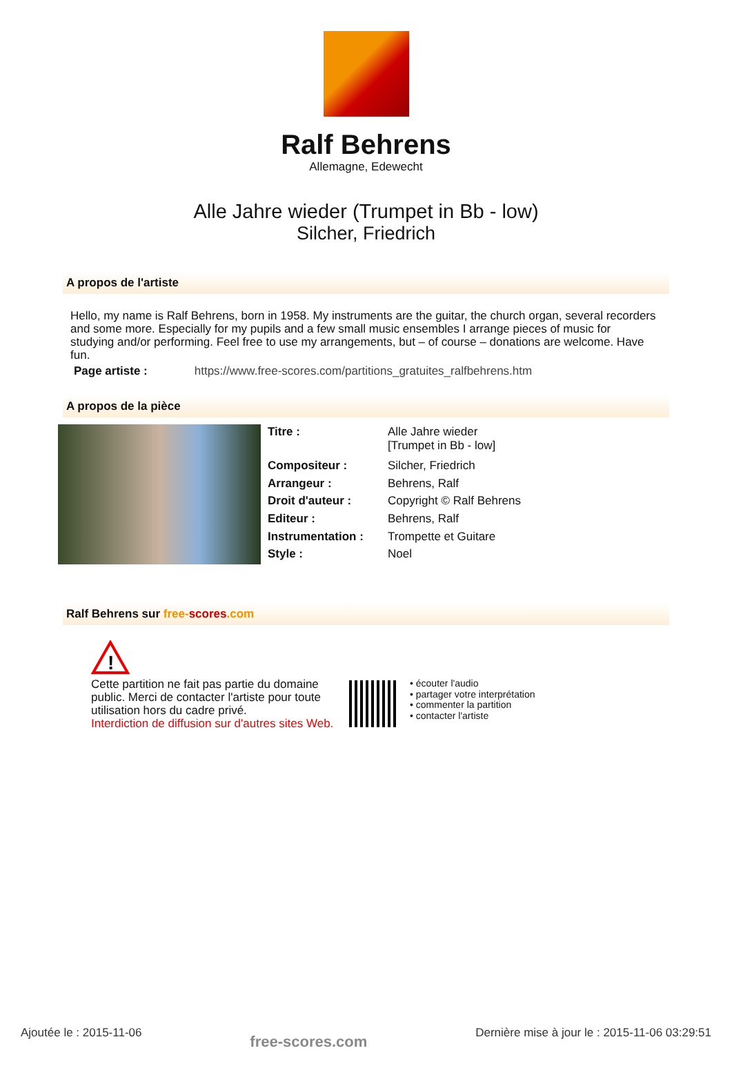Ralf Behrens
Allemagne, Edewecht
Alle Jahre wieder (Trumpet in Bb - low)
Silcher, Friedrich
A propos de l'artiste
Hello, my name is Ralf Behrens, born in 1958. My instruments are the guitar, the church organ, several recorders and some more. Especially for my pupils and a few small music ensembles I arrange pieces of music for studying and/or performing. Feel free to use my arrangements, but – of course – donations are welcome. Have fun.
Page artiste : https://www.free-scores.com/partitions_gratuites_ralfbehrens.htm
A propos de la pièce
| Titre : | Alle Jahre wieder [Trumpet in Bb - low] |
| Compositeur : | Silcher, Friedrich |
| Arrangeur : | Behrens, Ralf |
| Droit d'auteur : | Copyright © Ralf Behrens |
| Editeur : | Behrens, Ralf |
| Instrumentation : | Trompette et Guitare |
| Style : | Noel |
Ralf Behrens sur free-scores.com
!
Cette partition ne fait pas partie du domaine public. Merci de contacter l'artiste pour toute utilisation hors du cadre privé.
Interdiction de diffusion sur d'autres sites Web.
• écouter l'audio
• partager votre interprétation
• commenter la partition
• contacter l'artiste
Ajoutée le : 2015-11-06 free-scores.com Dernière mise à jour le : 2015-11-06 03:29:51